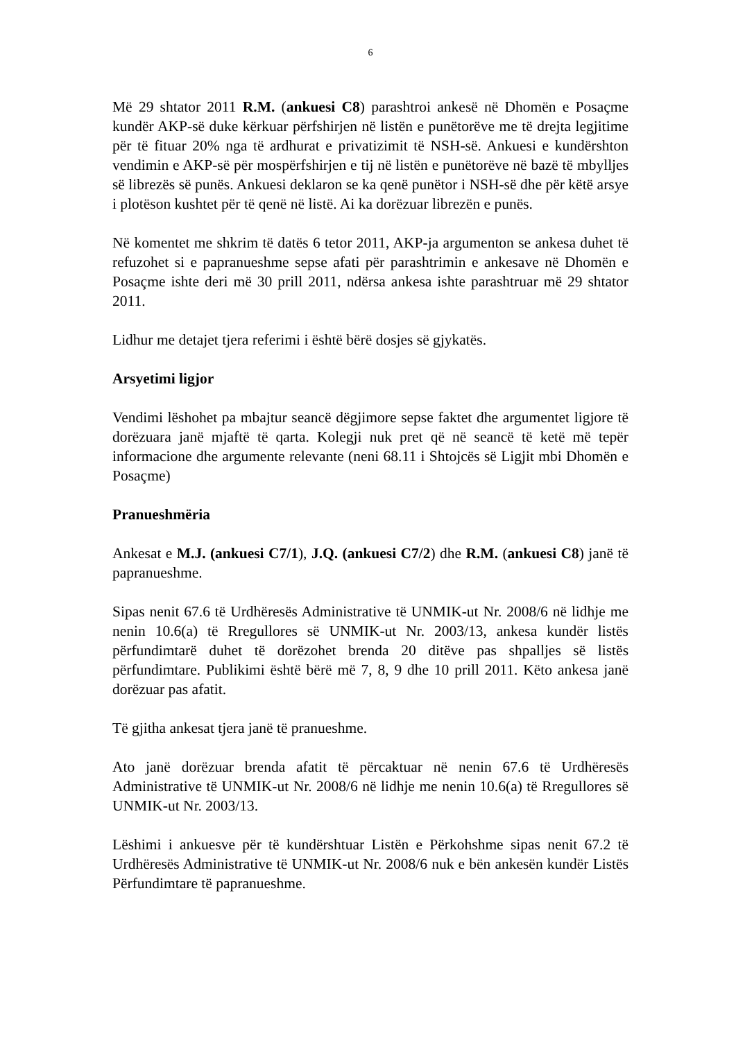6
Më 29 shtator 2011 R.M. (ankuesi C8) parashtroi ankesë në Dhomën e Posaçme kundër AKP-së duke kërkuar përfshirjen në listën e punëtorëve me të drejta legjitime për të fituar 20% nga të ardhurat e privatizimit të NSH-së. Ankuesi e kundërshton vendimin e AKP-së për mospërfshirjen e tij në listën e punëtorëve në bazë të mbylljes së librezës së punës. Ankuesi deklaron se ka qenë punëtor i NSH-së dhe për këtë arsye i plotëson kushtet për të qenë në listë. Ai ka dorëzuar librezën e punës.
Në komentet me shkrim të datës 6 tetor 2011, AKP-ja argumenton se ankesa duhet të refuzohet si e papranueshme sepse afati për parashtrimin e ankesave në Dhomën e Posaçme ishte deri më 30 prill 2011, ndërsa ankesa ishte parashtruar më 29 shtator 2011.
Lidhur me detajet tjera referimi i është bërë dosjes së gjykatës.
Arsyetimi ligjor
Vendimi lëshohet pa mbajtur seancë dëgjimore sepse faktet dhe argumentet ligjore të dorëzuara janë mjaftë të qarta. Kolegji nuk pret që në seancë të ketë më tepër informacione dhe argumente relevante (neni 68.11 i Shtojcës së Ligjit mbi Dhomën e Posaçme)
Pranueshmëria
Ankesat e M.J. (ankuesi C7/1), J.Q. (ankuesi C7/2) dhe R.M. (ankuesi C8) janë të papranueshme.
Sipas nenit 67.6 të Urdhëresës Administrative të UNMIK-ut Nr. 2008/6 në lidhje me nenin 10.6(a) të Rregullores së UNMIK-ut Nr. 2003/13, ankesa kundër listës përfundimtarë duhet të dorëzohet brenda 20 ditëve pas shpalljes së listës përfundimtare. Publikimi është bërë më 7, 8, 9 dhe 10 prill 2011. Këto ankesa janë dorëzuar pas afatit.
Të gjitha ankesat tjera janë të pranueshme.
Ato janë dorëzuar brenda afatit të përcaktuar në nenin 67.6 të Urdhëresës Administrative të UNMIK-ut Nr. 2008/6 në lidhje me nenin 10.6(a) të Rregullores së UNMIK-ut Nr. 2003/13.
Lëshimi i ankuesve për të kundërshtuar Listën e Përkohshme sipas nenit 67.2 të Urdhëresës Administrative të UNMIK-ut Nr. 2008/6 nuk e bën ankesën kundër Listës Përfundimtare të papranueshme.